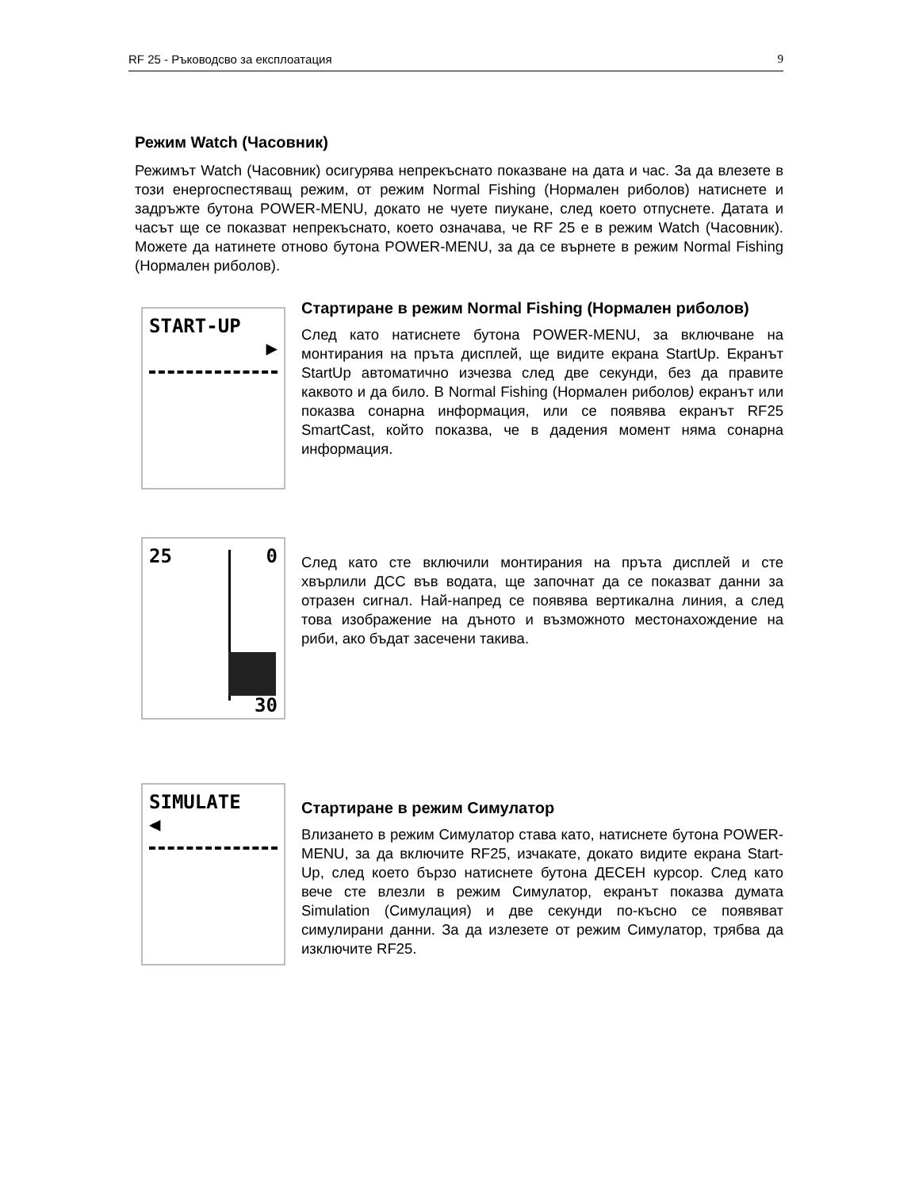RF 25 - Ръководсво за експлоатация 9
Режим Watch (Часовник)
Режимът Watch (Часовник) осигурява непрекъснато показване на дата и час. За да влезете в този енергоспестяващ режим, от режим Normal Fishing (Нормален риболов) натиснете и задръжте бутона POWER-MENU, докато не чуете пиукане, след което отпуснете. Датата и часът ще се показват непрекъснато, което означава, че RF 25 е в режим Watch (Часовник). Можете да натинете отново бутона POWER-MENU, за да се върнете в режим Normal Fishing (Нормален риболов).
START-UP
▶
Стартиране в режим Normal Fishing (Нормален риболов)
След като натиснете бутона POWER-MENU, за включване на монтирания на пръта дисплей, ще видите екрана StartUp. Екранът StartUp автоматично изчезва след две секунди, без да правите каквото и да било. В Normal Fishing (Нормален риболов) екранът или показва сонарна информация, или се появява екранът RF25 SmartCast, който показва, че в дадения момент няма сонарна информация.
25 0
30
След като сте включили монтирания на пръта дисплей и сте хвърлили ДСС във водата, ще започнат да се показват данни за отразен сигнал. Най-напред се появява вертикална линия, а след това изображение на дъното и възможното местонахождение на риби, ако бъдат засечени такива.
SIMULATE
◀
Стартиране в режим Симулатор
Влизането в режим Симулатор става като, натиснете бутона POWER-MENU, за да включите RF25, изчакате, докато видите екрана Start-Up, след което бързо натиснете бутона ДЕСЕН курсор. След като вече сте влезли в режим Симулатор, екранът показва думата Simulation (Симулация) и две секунди по-късно се появяват симулирани данни. За да излезете от режим Симулатор, трябва да изключите RF25.